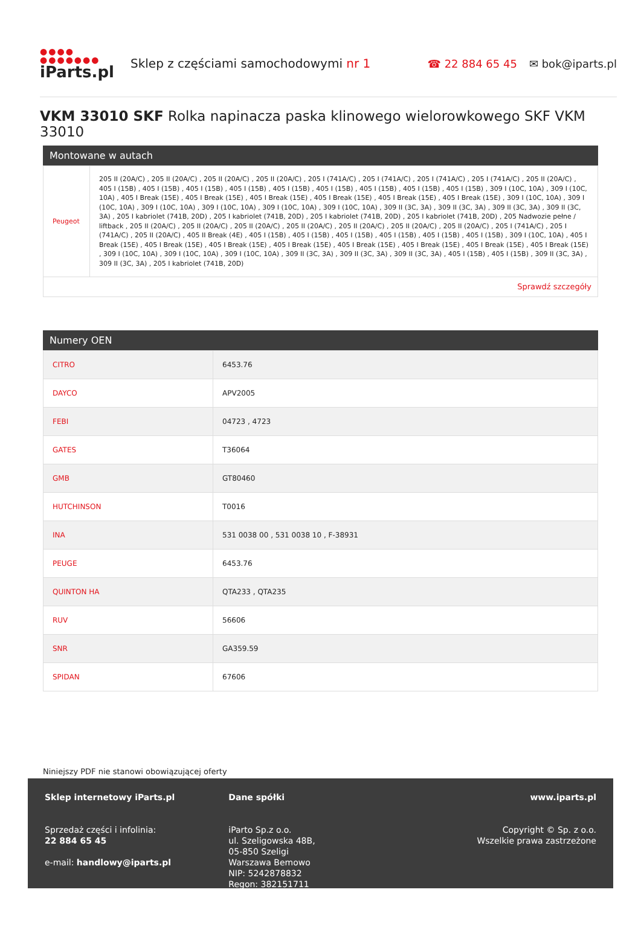●●●● ●●●●●●●
iParts.pl
Sklep z częściami samochodowymi nr 1
☎ 22 884 65 45 ✉ bok@iparts.pl
VKM 33010 SKF Rolka napinacza paska klinowego wielorowkowego SKF VKM 33010
Montowane w autach
| Peugeot | 205 II (20A/C) , 205 II (20A/C) , 205 II (20A/C) , 205 II (20A/C) , 205 I (741A/C) , 205 I (741A/C) , 205 I (741A/C) , 205 I (741A/C) , 205 II (20A/C) , 405 I (15B) , 405 I (15B) , 405 I (15B) , 405 I (15B) , 405 I (15B) , 405 I (15B) , 405 I (15B) , 405 I (15B) , 405 I (15B) , 309 I (10C, 10A) , 309 I (10C, 10A) , 405 I Break (15E) , 405 I Break (15E) , 405 I Break (15E) , 405 I Break (15E) , 405 I Break (15E) , 405 I Break (15E) , 309 I (10C, 10A) , 309 I (10C, 10A) , 309 I (10C, 10A) , 309 I (10C, 10A) , 309 I (10C, 10A) , 309 I (10C, 10A) , 309 II (3C, 3A) , 309 II (3C, 3A) , 309 II (3C, 3A) , 309 II (3C, 3A) , 205 I kabriolet (741B, 20D) , 205 I kabriolet (741B, 20D) , 205 I kabriolet (741B, 20D) , 205 I kabriolet (741B, 20D) , 205 Nadwozie pełne / liftback , 205 II (20A/C) , 205 II (20A/C) , 205 II (20A/C) , 205 II (20A/C) , 205 II (20A/C) , 205 II (20A/C) , 205 II (20A/C) , 205 I (741A/C) , 205 I (741A/C) , 205 II (20A/C) , 405 II Break (4E) , 405 I (15B) , 405 I (15B) , 405 I (15B) , 405 I (15B) , 405 I (15B) , 405 I (15B) , 309 I (10C, 10A) , 405 I Break (15E) , 405 I Break (15E) , 405 I Break (15E) , 405 I Break (15E) , 405 I Break (15E) , 405 I Break (15E) , 405 I Break (15E) , 405 I Break (15E) , 309 I (10C, 10A) , 309 I (10C, 10A) , 309 I (10C, 10A) , 309 II (3C, 3A) , 309 II (3C, 3A) , 309 II (3C, 3A) , 405 I (15B) , 405 I (15B) , 309 II (3C, 3A) , 309 II (3C, 3A) , 205 I kabriolet (741B, 20D) |
| Sprawdź szczegóły | |
Numery OEN
| CITRO | 6453.76 |
| DAYCO | APV2005 |
| FEBI | 04723 , 4723 |
| GATES | T36064 |
| GMB | GT80460 |
| HUTCHINSON | T0016 |
| INA | 531 0038 00 , 531 0038 10 , F-38931 |
| PEUGE | 6453.76 |
| QUINTON HA | QTA233 , QTA235 |
| RUV | 56606 |
| SNR | GA359.59 |
| SPIDAN | 67606 |
Niniejszy PDF nie stanowi obowiązującej oferty
Sklep internetowy iParts.pl
Sprzedaż części i infolinia:
22 884 65 45
e-mail: handlowy@iparts.pl
Dane spółki
iParto Sp.z o.o.
ul. Szeligowska 48B,
05-850 Szeligi
Warszawa Bemowo
NIP: 5242878832
Regon: 382151711
www.iparts.pl
Copyright © Sp. z o.o.
Wszelkie prawa zastrzeżone